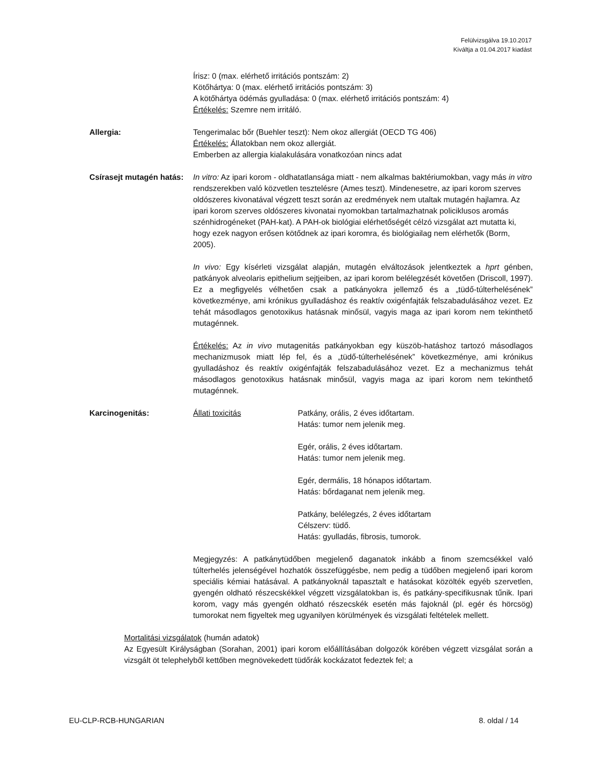Felülvizsgálva 19.10.2017
Kiváltja a 01.04.2017 kiadást
Írisz: 0 (max. elérhető irritációs pontszám: 2)
Kötőhártya: 0 (max. elérhető irritációs pontszám: 3)
A kötőhártya ödémás gyulladása: 0 (max. elérhető irritációs pontszám: 4)
Értékelés: Szemre nem irritáló.
Allergia: Tengerimalac bőr (Buehler teszt): Nem okoz allergiát (OECD TG 406)
Értékelés: Állatokban nem okoz allergiát.
Emberben az allergia kialakulására vonatkozóan nincs adat
Csírasejt mutagén hatás:
In vitro: Az ipari korom - oldhatatlansága miatt - nem alkalmas baktériumokban, vagy más in vitro rendszerekben való közvetlen tesztelésre (Ames teszt). Mindenesetre, az ipari korom szerves oldószeres kivonatával végzett teszt során az eredmények nem utaltak mutagén hajlamra. Az ipari korom szerves oldószeres kivonatai nyomokban tartalmazhatnak policiklusos aromás szénhidrogéneket (PAH-kat). A PAH-ok biológiai elérhetőségét célzó vizsgálat azt mutatta ki, hogy ezek nagyon erősen kötődnek az ipari koromra, és biológiailag nem elérhetők (Borm, 2005).
In vivo: Egy kísérleti vizsgálat alapján, mutagén elváltozások jelentkeztek a hprt génben, patkányok alveolaris epithelium sejtjeiben, az ipari korom belélegzését követően (Driscoll, 1997). Ez a megfigyelés vélhetően csak a patkányokra jellemző és a „tüdő-túlterhelésének” következménye, ami krónikus gyulladáshoz és reaktív oxigénfajták felszabadulásához vezet. Ez tehát másodlagos genotoxikus hatásnak minősül, vagyis maga az ipari korom nem tekinthető mutagénnek.
Értékelés: Az in vivo mutagenitás patkányokban egy küszöb-hatáshoz tartozó másodlagos mechanizmusok miatt lép fel, és a „tüdő-túlterhelésének” következménye, ami krónikus gyulladáshoz és reaktív oxigénfajták felszabadulásához vezet. Ez a mechanizmus tehát másodlagos genotoxikus hatásnak minősül, vagyis maga az ipari korom nem tekinthető mutagénnek.
Karcinogenitás: Állati toxicitás Patkány, orális, 2 éves időtartam.
Hatás: tumor nem jelenik meg.
Egér, orális, 2 éves időtartam.
Hatás: tumor nem jelenik meg.
Egér, dermális, 18 hónapos időtartam.
Hatás: bőrdaganat nem jelenik meg.
Patkány, belélegzés, 2 éves időtartam
Célszerv: tüdő.
Hatás: gyulladás, fibrosis, tumorok.
Megjegyzés: A patkánytüdőben megjelenő daganatok inkább a finom szemcsékkel való túlterhelés jelenségével hozhatók összefüggésbe, nem pedig a tüdőben megjelenő ipari korom speciális kémiai hatásával. A patkányoknál tapasztalt e hatásokat közölték egyéb szervetlen, gyengén oldható részecskékkel végzett vizsgálatokban is, és patkány-specifikusnak tűnik. Ipari korom, vagy más gyengén oldható részecskék esetén más fajoknál (pl. egér és hörcsög) tumorokat nem figyeltek meg ugyanilyen körülmények és vizsgálati feltételek mellett.
Mortalitási vizsgálatok (humán adatok)
Az Egyesült Királyságban (Sorahan, 2001) ipari korom előállításában dolgozók körében végzett vizsgálat során a vizsgált öt telephelyből kettőben megnövekedett tüdőrák kockázatot fedeztek fel; a
EU-CLP-RCB-HUNGARIAN 8. oldal / 14